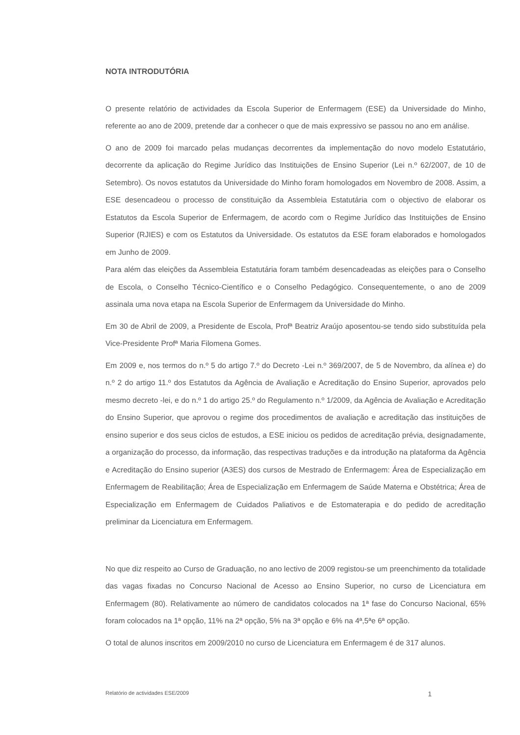NOTA INTRODUTÓRIA
O presente relatório de actividades da Escola Superior de Enfermagem (ESE) da Universidade do Minho, referente ao ano de 2009, pretende dar a conhecer o que de mais expressivo se passou no ano em análise.
O ano de 2009 foi marcado pelas mudanças decorrentes da implementação do novo modelo Estatutário, decorrente da aplicação do Regime Jurídico das Instituições de Ensino Superior (Lei n.º 62/2007, de 10 de Setembro). Os novos estatutos da Universidade do Minho foram homologados em Novembro de 2008. Assim, a ESE desencadeou o processo de constituição da Assembleia Estatutária com o objectivo de elaborar os Estatutos da Escola Superior de Enfermagem, de acordo com o Regime Jurídico das Instituições de Ensino Superior (RJIES) e com os Estatutos da Universidade. Os estatutos da ESE foram elaborados e homologados em Junho de 2009.
Para além das eleições da Assembleia Estatutária foram também desencadeadas as eleições para o Conselho de Escola, o Conselho Técnico-Científico e o Conselho Pedagógico. Consequentemente, o ano de 2009 assinala uma nova etapa na Escola Superior de Enfermagem da Universidade do Minho.
Em 30 de Abril de 2009, a Presidente de Escola, Profª Beatriz Araújo aposentou-se tendo sido substituída pela Vice-Presidente Profª Maria Filomena Gomes.
Em 2009 e, nos termos do n.º 5 do artigo 7.º do Decreto -Lei n.º 369/2007, de 5 de Novembro, da alínea e) do n.º 2 do artigo 11.º dos Estatutos da Agência de Avaliação e Acreditação do Ensino Superior, aprovados pelo mesmo decreto -lei, e do n.º 1 do artigo 25.º do Regulamento n.º 1/2009, da Agência de Avaliação e Acreditação do Ensino Superior, que aprovou o regime dos procedimentos de avaliação e acreditação das instituições de ensino superior e dos seus ciclos de estudos, a ESE iniciou os pedidos de acreditação prévia, designadamente, a organização do processo, da informação, das respectivas traduções e da introdução na plataforma da Agência e Acreditação do Ensino superior (A3ES) dos cursos de Mestrado de Enfermagem: Área de Especialização em Enfermagem de Reabilitação; Área de Especialização em Enfermagem de Saúde Materna e Obstétrica; Área de Especialização em Enfermagem de Cuidados Paliativos e de Estomaterapia e do pedido de acreditação preliminar da Licenciatura em Enfermagem.
No que diz respeito ao Curso de Graduação, no ano lectivo de 2009 registou-se um preenchimento da totalidade das vagas fixadas no Concurso Nacional de Acesso ao Ensino Superior, no curso de Licenciatura em Enfermagem (80). Relativamente ao número de candidatos colocados na 1ª fase do Concurso Nacional, 65% foram colocados na 1ª opção, 11% na 2ª opção, 5% na 3ª opção e 6% na 4ª,5ªe 6ª opção.
O total de alunos inscritos em 2009/2010 no curso de Licenciatura em Enfermagem é de 317 alunos.
Relatório de actividades ESE/2009 1